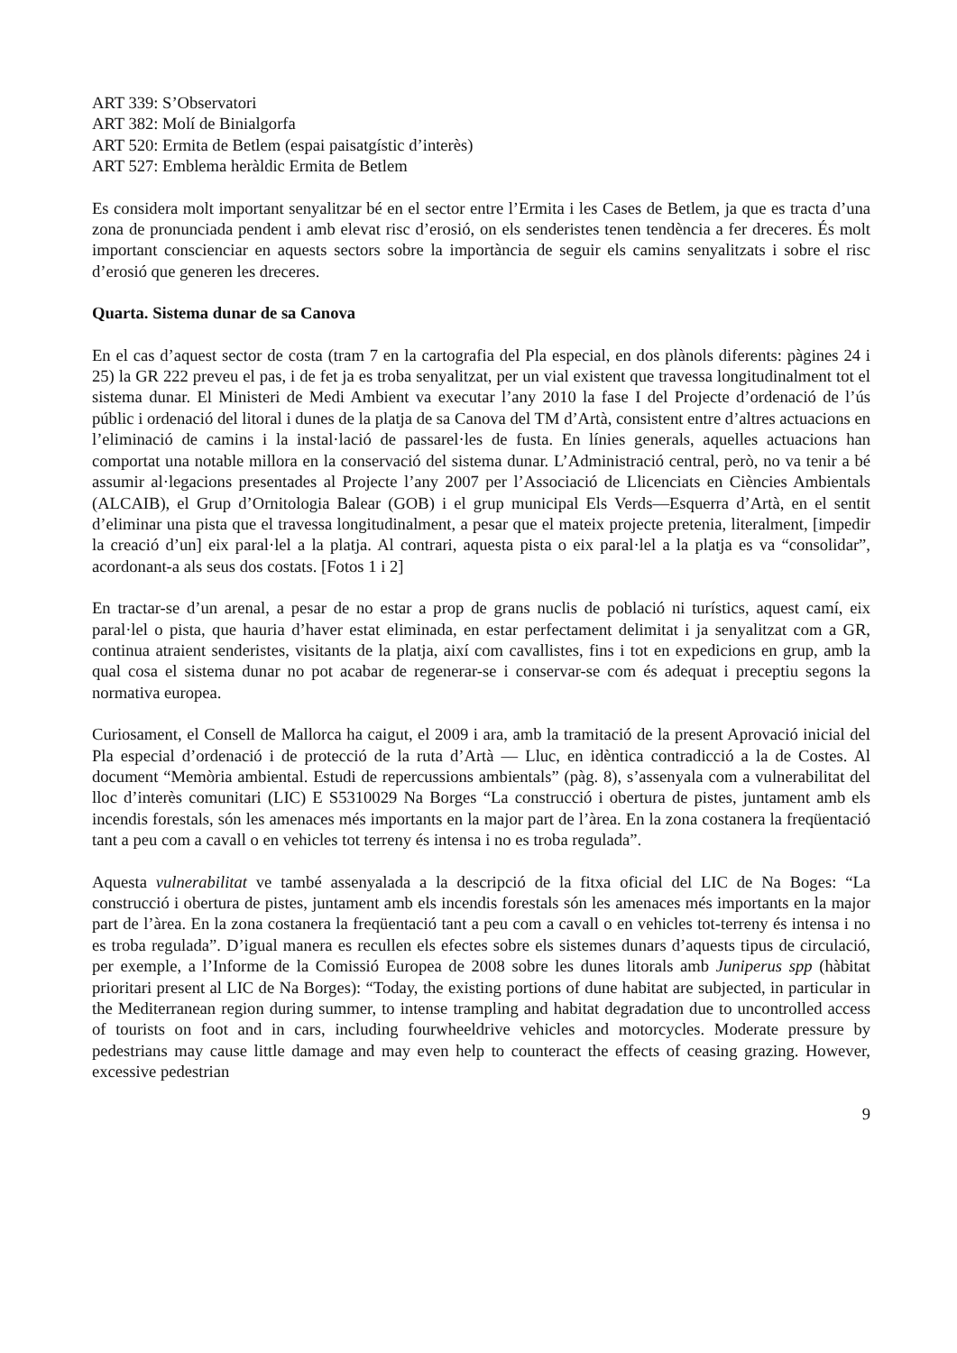ART 339: S’Observatori
ART 382: Molí de Binialgorfa
ART 520: Ermita de Betlem (espai paisatgístic d’interès)
ART 527: Emblema heràldic Ermita de Betlem
Es considera molt important senyalitzar bé en el sector entre l’Ermita i les Cases de Betlem, ja que es tracta d’una zona de pronunciada pendent i amb elevat risc d’erosió, on els senderistes tenen tendència a fer dreceres. És molt important conscienciar en aquests sectors sobre la importància de seguir els camins senyalitzats i sobre el risc d’erosió que generen les dreceres.
Quarta. Sistema dunar de sa Canova
En el cas d’aquest sector de costa (tram 7 en la cartografia del Pla especial, en dos plànols diferents: pàgines 24 i 25) la GR 222 preveu el pas, i de fet ja es troba senyalitzat, per un vial existent que travessa longitudinalment tot el sistema dunar. El Ministeri de Medi Ambient va executar l’any 2010 la fase I del Projecte d’ordenació de l’ús públic i ordenació del litoral i dunes de la platja de sa Canova del TM d’Artà, consistent entre d’altres actuacions en l’eliminació de camins i la instal·lació de passarel·les de fusta. En línies generals, aquelles actuacions han comportat una notable millora en la conservació del sistema dunar. L’Administració central, però, no va tenir a bé assumir al·legacions presentades al Projecte l’any 2007 per l’Associació de Llicenciats en Ciències Ambientals (ALCAIB), el Grup d’Ornitologia Balear (GOB) i el grup municipal Els Verds—Esquerra d’Artà, en el sentit d’eliminar una pista que el travessa longitudinalment, a pesar que el mateix projecte pretenia, literalment, [impedir la creació d’un] eix paral·lel a la platja. Al contrari, aquesta pista o eix paral·lel a la platja es va “consolidar”, acordonant-a als seus dos costats. [Fotos 1 i 2]
En tractar-se d’un arenal, a pesar de no estar a prop de grans nuclis de població ni turístics, aquest camí, eix paral·lel o pista, que hauria d’haver estat eliminada, en estar perfectament delimitat i ja senyalitzat com a GR, continua atraient senderistes, visitants de la platja, així com cavallistes, fins i tot en expedicions en grup, amb la qual cosa el sistema dunar no pot acabar de regenerar-se i conservar-se com és adequat i preceptiu segons la normativa europea.
Curiosament, el Consell de Mallorca ha caigut, el 2009 i ara, amb la tramitació de la present Aprovació inicial del Pla especial d’ordenació i de protecció de la ruta d’Artà — Lluc, en idèntica contradicció a la de Costes. Al document “Memòria ambiental. Estudi de repercussions ambientals” (pàg. 8), s’assenyala com a vulnerabilitat del lloc d’interès comunitari (LIC) E S5310029 Na Borges “La construcció i obertura de pistes, juntament amb els incendis forestals, són les amenaces més importants en la major part de l’àrea. En la zona costanera la freqüentació tant a peu com a cavall o en vehicles tot terreny és intensa i no es troba regulada”.
Aquesta vulnerabilitat ve també assenyalada a la descripció de la fitxa oficial del LIC de Na Boges: “La construcció i obertura de pistes, juntament amb els incendis forestals són les amenaces més importants en la major part de l’àrea. En la zona costanera la freqüentació tant a peu com a cavall o en vehicles tot-terreny és intensa i no es troba regulada”. D’igual manera es recullen els efectes sobre els sistemes dunars d’aquests tipus de circulació, per exemple, a l’Informe de la Comissió Europea de 2008 sobre les dunes litorals amb Juniperus spp (hàbitat prioritari present al LIC de Na Borges): “Today, the existing portions of dune habitat are subjected, in particular in the Mediterranean region during summer, to intense trampling and habitat degradation due to uncontrolled access of tourists on foot and in cars, including fourwheeldrive vehicles and motorcycles. Moderate pressure by pedestrians may cause little damage and may even help to counteract the effects of ceasing grazing. However, excessive pedestrian
9